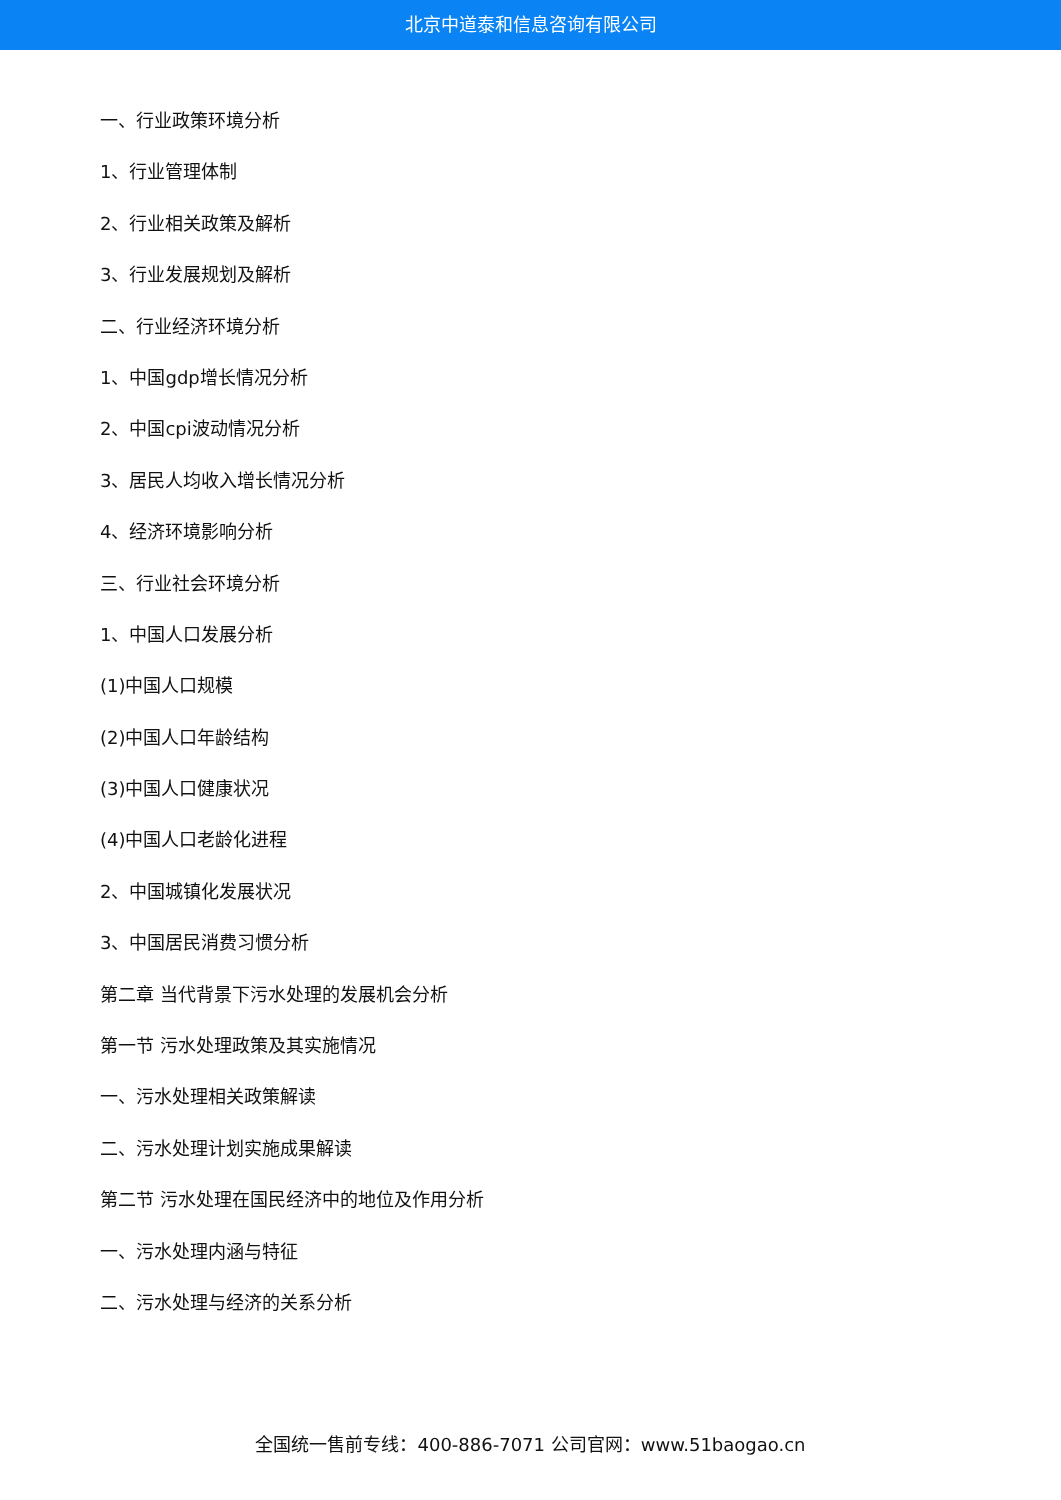北京中道泰和信息咨询有限公司
一、行业政策环境分析
1、行业管理体制
2、行业相关政策及解析
3、行业发展规划及解析
二、行业经济环境分析
1、中国gdp增长情况分析
2、中国cpi波动情况分析
3、居民人均收入增长情况分析
4、经济环境影响分析
三、行业社会环境分析
1、中国人口发展分析
(1)中国人口规模
(2)中国人口年龄结构
(3)中国人口健康状况
(4)中国人口老龄化进程
2、中国城镇化发展状况
3、中国居民消费习惯分析
第二章 当代背景下污水处理的发展机会分析
第一节 污水处理政策及其实施情况
一、污水处理相关政策解读
二、污水处理计划实施成果解读
第二节 污水处理在国民经济中的地位及作用分析
一、污水处理内涵与特征
二、污水处理与经济的关系分析
全国统一售前专线：400-886-7071 公司官网：www.51baogao.cn